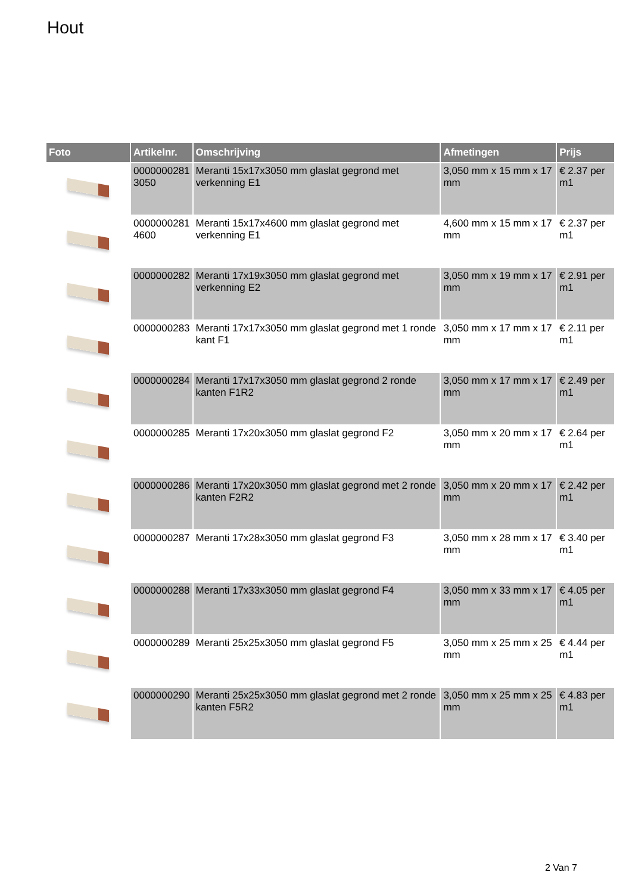Hout
| Foto | Artikelnr. | Omschrijving | Afmetingen | Prijs |
| --- | --- | --- | --- | --- |
| | 0000000281 3050 | Meranti 15x17x3050 mm glaslat gegrond met verkenning E1 | 3,050 mm x 15 mm x 17 mm | € 2.37 per m1 |
| | 0000000281 4600 | Meranti 15x17x4600 mm glaslat gegrond met verkenning E1 | 4,600 mm x 15 mm x 17 mm | € 2.37 per m1 |
| | 0000000282 | Meranti 17x19x3050 mm glaslat gegrond met verkenning E2 | 3,050 mm x 19 mm x 17 mm | € 2.91 per m1 |
| | 0000000283 | Meranti 17x17x3050 mm glaslat gegrond met 1 ronde kant F1 | 3,050 mm x 17 mm x 17 mm | € 2.11 per m1 |
| | 0000000284 | Meranti 17x17x3050 mm glaslat gegrond 2 ronde kanten F1R2 | 3,050 mm x 17 mm x 17 mm | € 2.49 per m1 |
| | 0000000285 | Meranti 17x20x3050 mm glaslat gegrond F2 | 3,050 mm x 20 mm x 17 mm | € 2.64 per m1 |
| | 0000000286 | Meranti 17x20x3050 mm glaslat gegrond met 2 ronde kanten F2R2 | 3,050 mm x 20 mm x 17 mm | € 2.42 per m1 |
| | 0000000287 | Meranti 17x28x3050 mm glaslat gegrond F3 | 3,050 mm x 28 mm x 17 mm | € 3.40 per m1 |
| | 0000000288 | Meranti 17x33x3050 mm glaslat gegrond F4 | 3,050 mm x 33 mm x 17 mm | € 4.05 per m1 |
| | 0000000289 | Meranti 25x25x3050 mm glaslat gegrond F5 | 3,050 mm x 25 mm x 25 mm | € 4.44 per m1 |
| | 0000000290 | Meranti 25x25x3050 mm glaslat gegrond met 2 ronde kanten F5R2 | 3,050 mm x 25 mm x 25 mm | € 4.83 per m1 |
2 Van 7